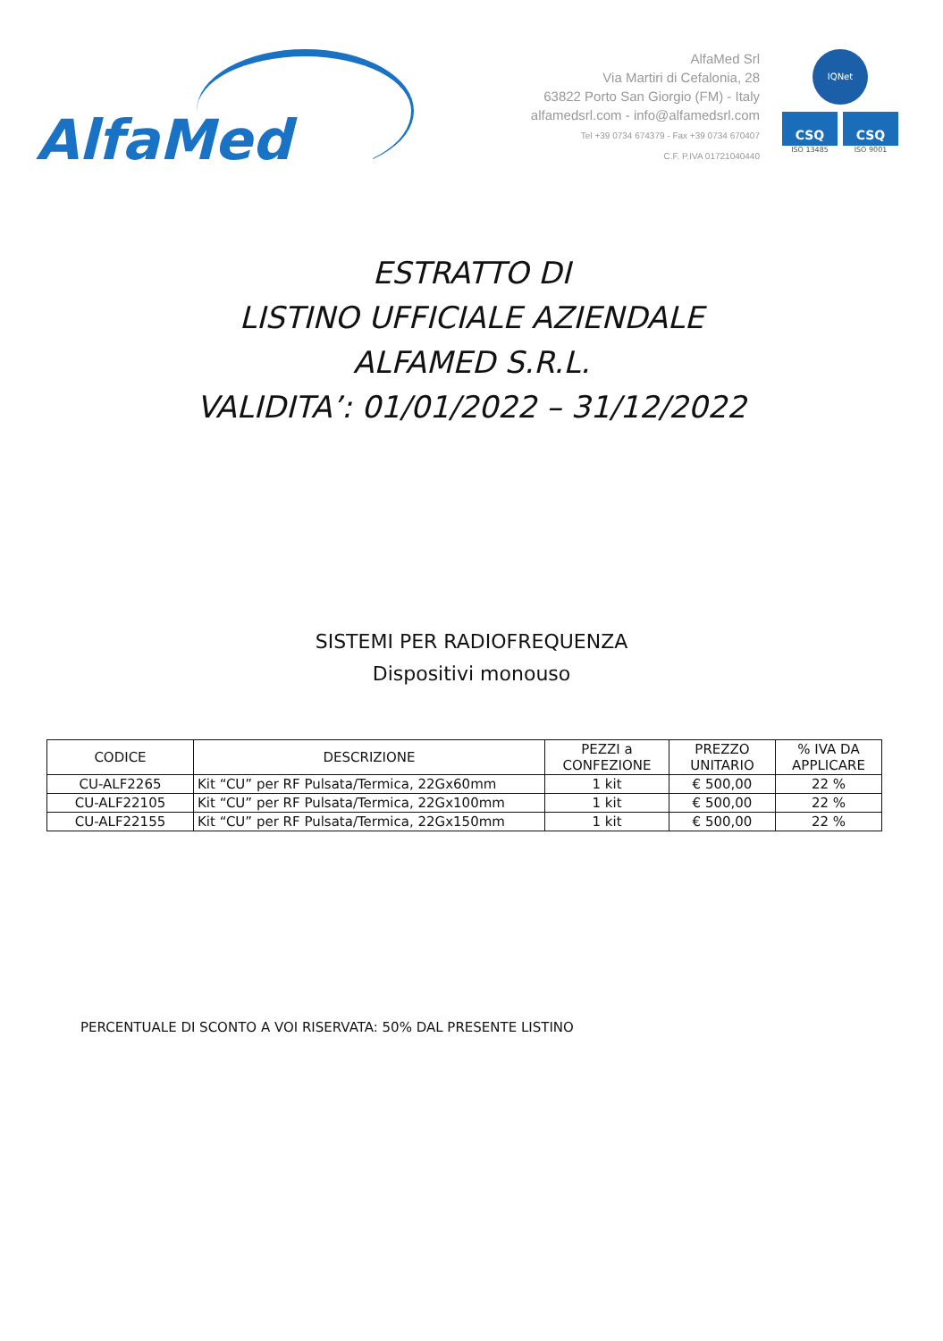AlfaMed
AlfaMed Srl
Via Martiri di Cefalonia, 28
63822 Porto San Giorgio (FM) - Italy
alfamedsrl.com - info@alfamedsrl.com
Tel +39 0734 674379 - Fax +39 0734 670407
C.F. P.IVA 01721040440
IQNet
CSQ CSQ
ISO 13485 ISO 9001
ESTRATTO DI
LISTINO UFFICIALE AZIENDALE
ALFAMED S.R.L.
VALIDITA’: 01/01/2022 – 31/12/2022
SISTEMI PER RADIOFREQUENZA
Dispositivi monouso
| CODICE | DESCRIZIONE | PEZZI a CONFEZIONE | PREZZO UNITARIO | % IVA DA APPLICARE |
| --- | --- | --- | --- | --- |
| CU-ALF2265 | Kit “CU” per RF Pulsata/Termica, 22Gx60mm | 1 kit | € 500,00 | 22 % |
| CU-ALF22105 | Kit “CU” per RF Pulsata/Termica, 22Gx100mm | 1 kit | € 500,00 | 22 % |
| CU-ALF22155 | Kit “CU” per RF Pulsata/Termica, 22Gx150mm | 1 kit | € 500,00 | 22 % |
PERCENTUALE DI SCONTO A VOI RISERVATA: 50% DAL PRESENTE LISTINO